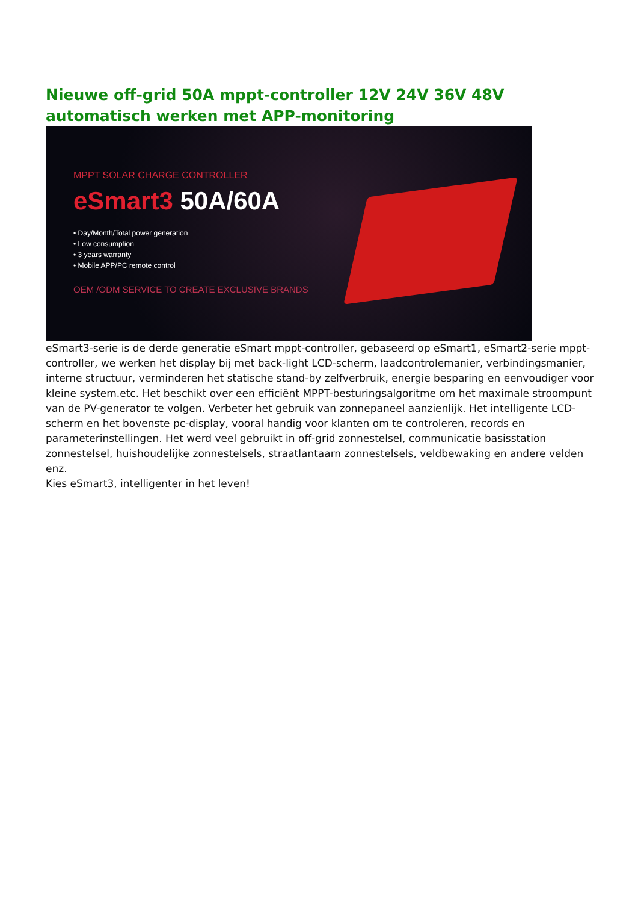Nieuwe off-grid 50A mppt-controller 12V 24V 36V 48V automatisch werken met APP-monitoring
MPPT SOLAR CHARGE CONTROLLER
eSmart3 50A/60A
• Day/Month/Total power generation
• Low consumption
• 3 years warranty
• Mobile APP/PC remote control
OEM /ODM SERVICE TO CREATE EXCLUSIVE BRANDS
eSmart3-serie is de derde generatie eSmart mppt-controller, gebaseerd op eSmart1, eSmart2-serie mppt-controller, we werken het display bij met back-light LCD-scherm, laadcontrolemanier, verbindingsmanier, interne structuur, verminderen het statische stand-by zelfverbruik, energie besparing en eenvoudiger voor kleine system.etc. Het beschikt over een efficiënt MPPT-besturingsalgoritme om het maximale stroompunt van de PV-generator te volgen. Verbeter het gebruik van zonnepaneel aanzienlijk. Het intelligente LCD-scherm en het bovenste pc-display, vooral handig voor klanten om te controleren, records en parameterinstellingen. Het werd veel gebruikt in off-grid zonnestelsel, communicatie basisstation zonnestelsel, huishoudelijke zonnestelsels, straatlantaarn zonnestelsels, veldbewaking en andere velden enz.
Kies eSmart3, intelligenter in het leven!